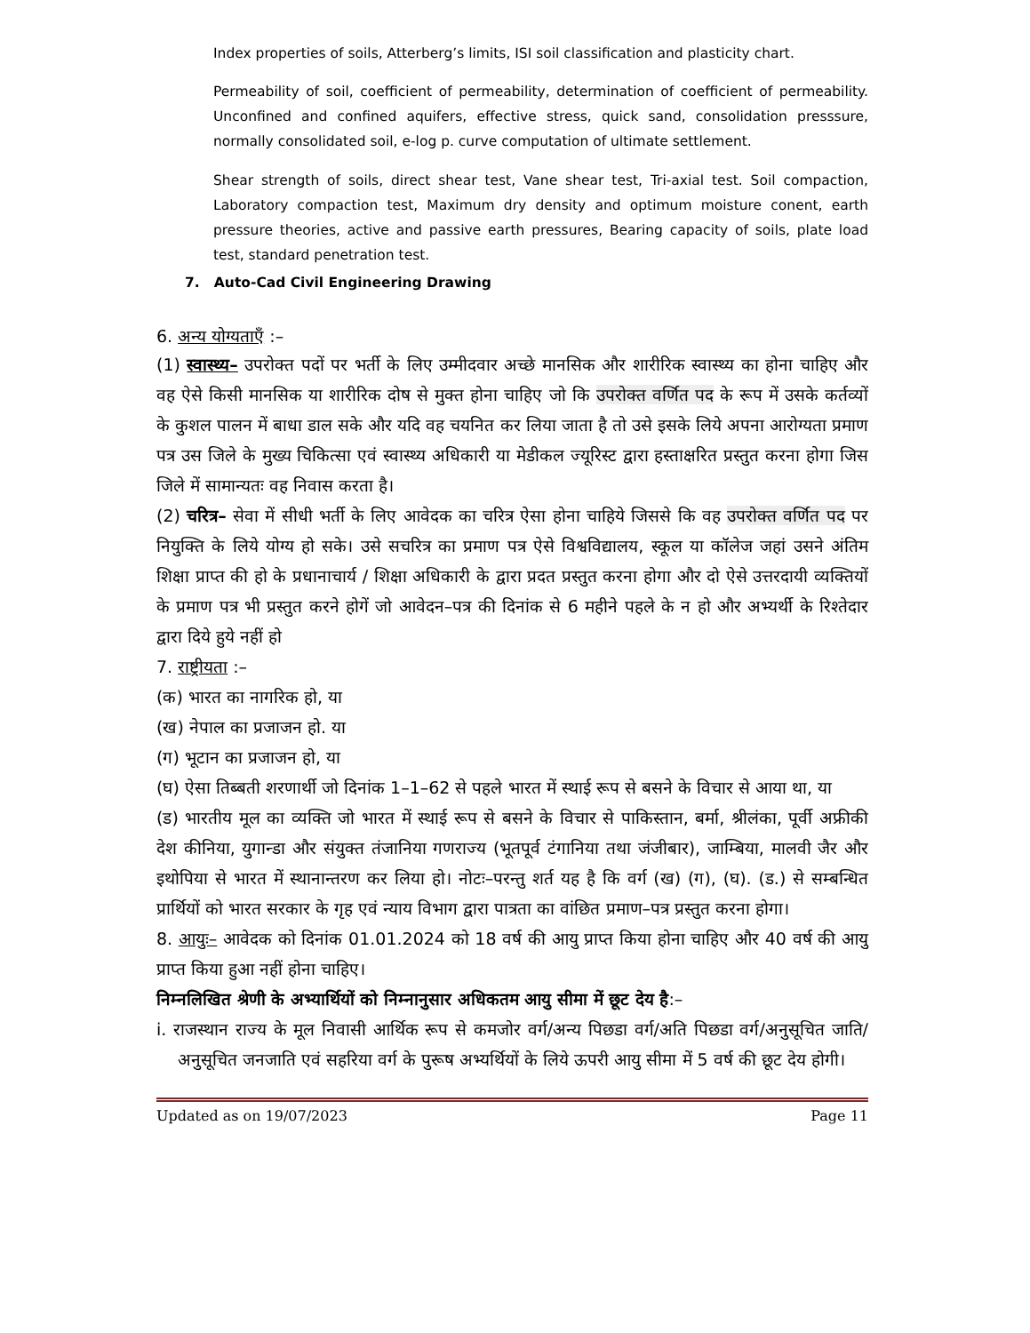Index properties of soils, Atterberg’s limits, ISI soil classification and plasticity chart.
Permeability of soil, coefficient of permeability, determination of coefficient of permeability. Unconfined and confined aquifers, effective stress, quick sand, consolidation presssure, normally consolidated soil, e-log p. curve computation of ultimate settlement.
Shear strength of soils, direct shear test, Vane shear test, Tri-axial test. Soil compaction, Laboratory compaction test, Maximum dry density and optimum moisture conent, earth pressure theories, active and passive earth pressures, Bearing capacity of soils, plate load test, standard penetration test.
7. Auto-Cad Civil Engineering Drawing
6. अन्य योग्यताएँ :–
(1) स्वास्थ्य– उपरोक्त पदों पर भर्ती के लिए उम्मीदवार अच्छे मानसिक और शारीरिक स्वास्थ्य का होना चाहिए और वह ऐसे किसी मानसिक या शारीरिक दोष से मुक्त होना चाहिए जो कि उपरोक्त वर्णित पद के रूप में उसके कर्तव्यों के कुशल पालन में बाधा डाल सके और यदि वह चयनित कर लिया जाता है तो उसे इसके लिये अपना आरोग्यता प्रमाण पत्र उस जिले के मुख्य चिकित्सा एवं स्वास्थ्य अधिकारी या मेडीकल ज्यूरिस्ट द्वारा हस्ताक्षरित प्रस्तुत करना होगा जिस जिले में सामान्यतः वह निवास करता है।
(2) चरित्र– सेवा में सीधी भर्ती के लिए आवेदक का चरित्र ऐसा होना चाहिये जिससे कि वह उपरोक्त वर्णित पद पर नियुक्ति के लिये योग्य हो सके। उसे सचरित्र का प्रमाण पत्र ऐसे विश्वविद्यालय, स्कूल या कॉलेज जहां उसने अंतिम शिक्षा प्राप्त की हो के प्रधानाचार्य / शिक्षा अधिकारी के द्वारा प्रदत प्रस्तुत करना होगा और दो ऐसे उत्तरदायी व्यक्तियों के प्रमाण पत्र भी प्रस्तुत करने होगें जो आवेदन–पत्र की दिनांक से 6 महीने पहले के न हो और अभ्यर्थी के रिश्तेदार द्वारा दिये हुये नहीं हो
7. राष्ट्रीयता :–
(क) भारत का नागरिक हो, या
(ख) नेपाल का प्रजाजन हो. या
(ग) भूटान का प्रजाजन हो, या
(घ) ऐसा तिब्बती शरणार्थी जो दिनांक 1–1–62 से पहले भारत में स्थाई रूप से बसने के विचार से आया था, या
(ड) भारतीय मूल का व्यक्ति जो भारत में स्थाई रूप से बसने के विचार से पाकिस्तान, बर्मा, श्रीलंका, पूर्वी अफ्रीकी देश कीनिया, युगान्डा और संयुक्त तंजानिया गणराज्य (भूतपूर्व टंगानिया तथा जंजीबार), जाम्बिया, मालवी जैर और इथोपिया से भारत में स्थानान्तरण कर लिया हो। नोटः–परन्तु शर्त यह है कि वर्ग (ख) (ग), (घ). (ड.) से सम्बन्धित प्रार्थियों को भारत सरकार के गृह एवं न्याय विभाग द्वारा पात्रता का वांछित प्रमाण–पत्र प्रस्तुत करना होगा।
8. आयुः– आवेदक को दिनांक 01.01.2024 को 18 वर्ष की आयु प्राप्त किया होना चाहिए और 40 वर्ष की आयु प्राप्त किया हुआ नहीं होना चाहिए।
निम्नलिखित श्रेणी के अभ्यार्थियों को निम्नानुसार अधिकतम आयु सीमा में छूट देय है:–
i. राजस्थान राज्य के मूल निवासी आर्थिक रूप से कमजोर वर्ग/अन्य पिछडा वर्ग/अति पिछडा वर्ग/अनुसूचित जाति/अनुसूचित जनजाति एवं सहरिया वर्ग के पुरूष अभ्यर्थियों के लिये ऊपरी आयु सीमा में 5 वर्ष की छूट देय होगी।
Updated as on 19/07/2023 Page 11